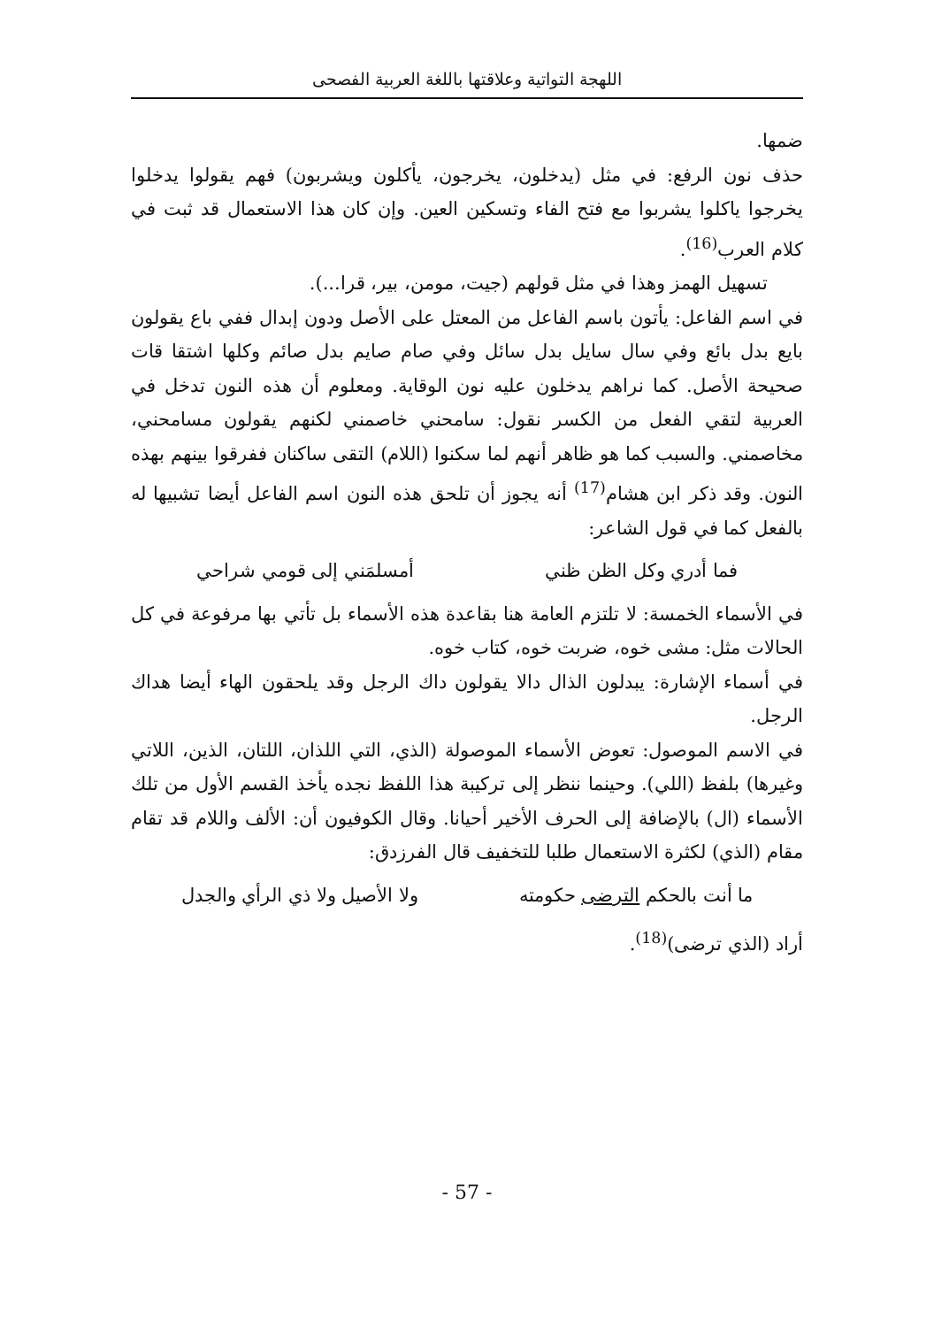اللهجة التواتية وعلاقتها باللغة العربية الفصحى
ضمها.
حذف نون الرفع: في مثل (يدخلون، يخرجون، يأكلون ويشربون) فهم يقولوا يدخلوا يخرجوا ياكلوا يشربوا مع فتح الفاء وتسكين العين. وإن كان هذا الاستعمال قد ثبت في كلام العرب<sup>(16)</sup>.
تسهيل الهمز وهذا في مثل قولهم (جيت، مومن، بير، قرا...).
في اسم الفاعل: يأتون باسم الفاعل من المعتل على الأصل ودون إبدال ففي باع يقولون بايع بدل بائع وفي سال سايل بدل سائل وفي صام صايم بدل صائم وكلها اشتقا قات صحيحة الأصل. كما نراهم يدخلون عليه نون الوقاية. ومعلوم أن هذه النون تدخل في العربية لتقي الفعل من الكسر نقول: سامحني خاصمني لكنهم يقولون مسامحني، مخاصمني. والسبب كما هو ظاهر أنهم لما سكنوا (اللام) التقى ساكنان ففرقوا بينهم بهذه النون. وقد ذكر ابن هشام<sup>(17)</sup> أنه يجوز أن تلحق هذه النون اسم الفاعل أيضا تشبيها له بالفعل كما في قول الشاعر:
فما أدري وكل الظن ظني أمسلمَني إلى قومي شراحي
في الأسماء الخمسة: لا تلتزم العامة هنا بقاعدة هذه الأسماء بل تأتي بها مرفوعة في كل الحالات مثل: مشى خوه، ضربت خوه، كتاب خوه.
في أسماء الإشارة: يبدلون الذال دالا يقولون داك الرجل وقد يلحقون الهاء أيضا هداك الرجل.
في الاسم الموصول: تعوض الأسماء الموصولة (الذي، التي اللذان، اللتان، الذين، اللاتي وغيرها) بلفظ (اللي). وحينما ننظر إلى تركيبة هذا اللفظ نجده يأخذ القسم الأول من تلك الأسماء (ال) بالإضافة إلى الحرف الأخير أحيانا. وقال الكوفيون أن: الألف واللام قد تقام مقام (الذي) لكثرة الاستعمال طلبا للتخفيف قال الفرزدق:
ما أنت بالحكم الترضى حكومته ولا الأصيل ولا ذي الرأي والجدل
أراد (الذي ترضى)<sup>(18)</sup>.
- 57 -